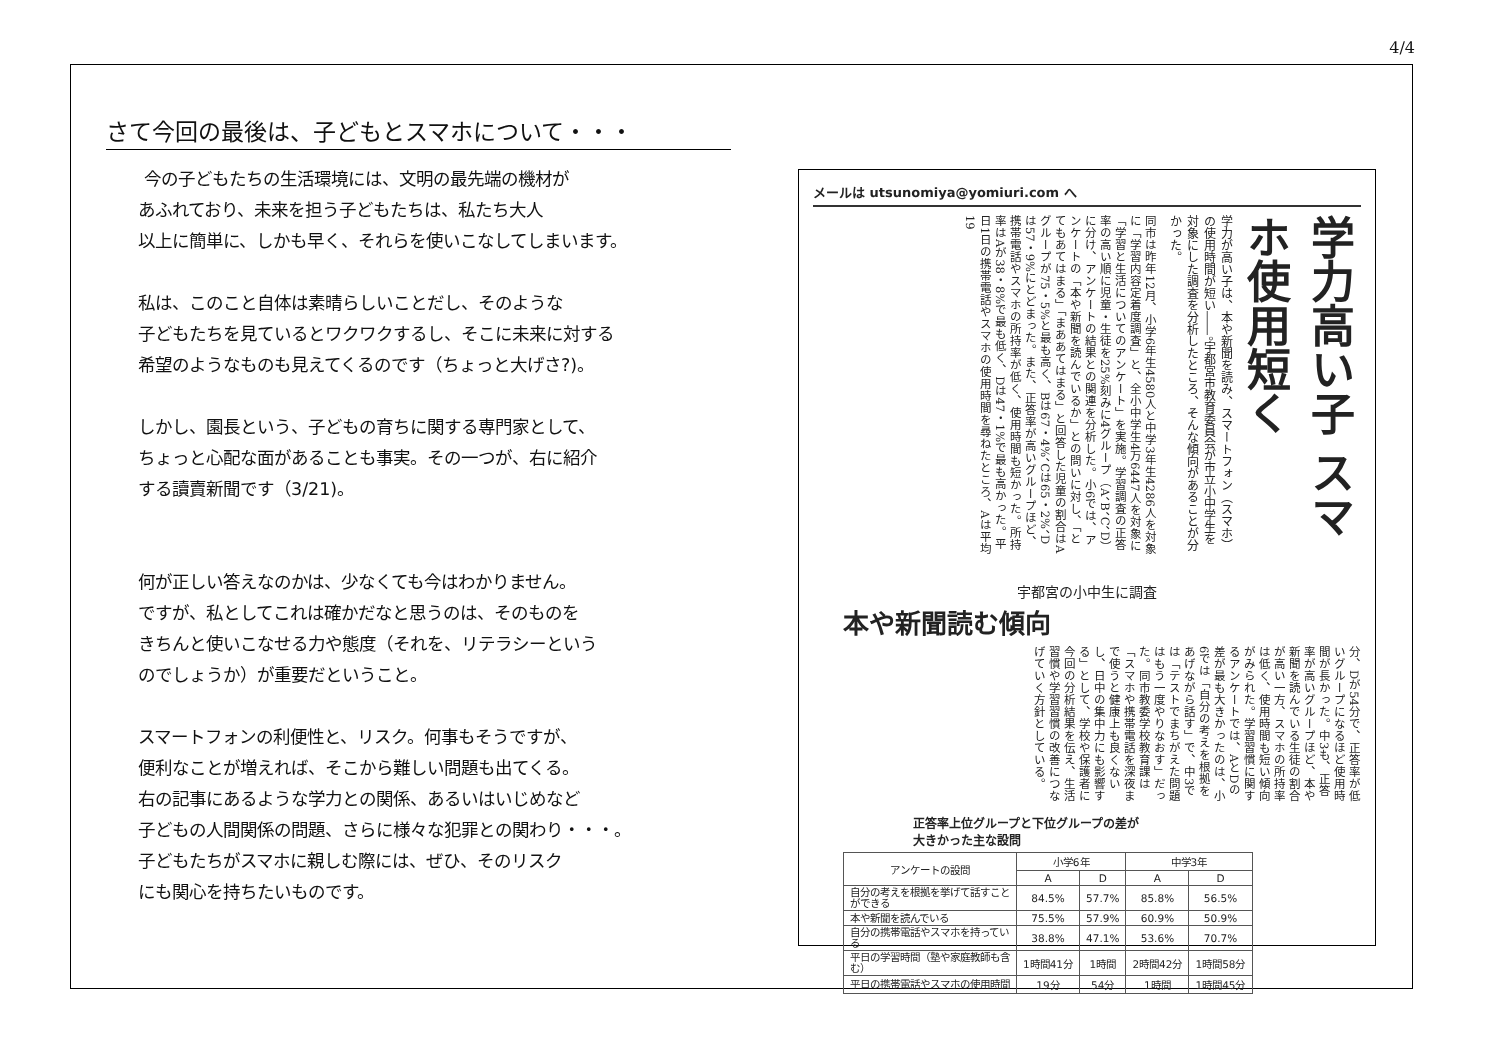4/4
さて今回の最後は、子どもとスマホについて・・・
今の子どもたちの生活環境には、文明の最先端の機材が
あふれており、未来を担う子どもたちは、私たち大人
以上に簡単に、しかも早く、それらを使いこなしてしまいます。
私は、このこと自体は素晴らしいことだし、そのような
子どもたちを見ているとワクワクするし、そこに未来に対する
希望のようなものも見えてくるのです（ちょっと大げさ?)。
しかし、園長という、子どもの育ちに関する専門家として、
ちょっと心配な面があることも事実。その一つが、右に紹介
する讀賣新聞です（3/21)。
何が正しい答えなのかは、少なくても今はわかりません。
ですが、私としてこれは確かだなと思うのは、そのものを
きちんと使いこなせる力や態度（それを、リテラシーという
のでしょうか）が重要だということ。
スマートフォンの利便性と、リスク。何事もそうですが、
便利なことが増えれば、そこから難しい問題も出てくる。
右の記事にあるような学力との関係、あるいはいじめなど
子どもの人間関係の問題、さらに様々な犯罪との関わり・・・。
子どもたちがスマホに親しむ際には、ぜひ、そのリスク
にも関心を持ちたいものです。
メールは utsunomiya@yomiuri.com へ
学力高い子 スマホ使用短く
学力が高い子は、本や新聞を読み、スマートフォン（スマホ）の使用時間が短い――。宇都宮市教育委員会が市立小中学生を対象にした調査を分析したところ、そんな傾向があることが分かった。
同市は昨年12月、小学6年生4580人と中学3年生4286人を対象に「学習内容定着度調査」と、全小中学生4万6447人を対象に「学習と生活についてのアンケート」を実施。学習調査の正答率の高い順に児童・生徒を25%刻みに4グループ（A、B、C、D）に分け、アンケートの結果との関連を分析した。小6では、アンケートの「本や新聞を読んでいるか」との問いに対し、「とてもあてはまる」「まああてはまる」と回答した児童の割合はAグループが75・5%と最も高く、Bは67・4%、Cは65・2%、Dは57・9%にとどまった。また、正答率が高いグループほど、携帯電話やスマホの所持率が低く、使用時間も短かった。所持率はAが38・8%で最も低く、Dは47・1%で最も高かった。平日1日の携帯電話やスマホの使用時間を尋ねたところ、Aは平均19
宇都宮の小中生に調査
本や新聞読む傾向
分、Dが54分で、正答率が低いグループになるほど使用時間が長かった。中3も、正答率が高いグループほど、本や新聞を読んでいる生徒の割合が高い一方、スマホの所持率は低く、使用時間も短い傾向がみられた。学習習慣に関するアンケートでは、AとDの差が最も大きかったのは、小6では「自分の考えを根拠をあげながら話す」で、中3では「テストでまちがえた問題はもう一度やりなおす」だった。同市教委学校教育課は「スマホや携帯電話を深夜まで使うと健康上も良くないし、日中の集中力にも影響する」として、学校や保護者に今回の分析結果を伝え、生活習慣や学習習慣の改善につなげていく方針としている。
正答率上位グループと下位グループの差が
大きかった主な設問
| アンケートの設問 | 小学6年 | | 中学3年 | |
| --- | --- | --- | --- | --- |
| | A | D | A | D |
| 自分の考えを根拠を挙げて話すことができる | 84.5% | 57.7% | 85.8% | 56.5% |
| 本や新聞を読んでいる | 75.5% | 57.9% | 60.9% | 50.9% |
| 自分の携帯電話やスマホを持っている | 38.8% | 47.1% | 53.6% | 70.7% |
| 平日の学習時間（塾や家庭教師も含む） | 1時間41分 | 1時間 | 2時間42分 | 1時間58分 |
| 平日の携帯電話やスマホの使用時間 | 19分 | 54分 | 1時間 | 1時間45分 |